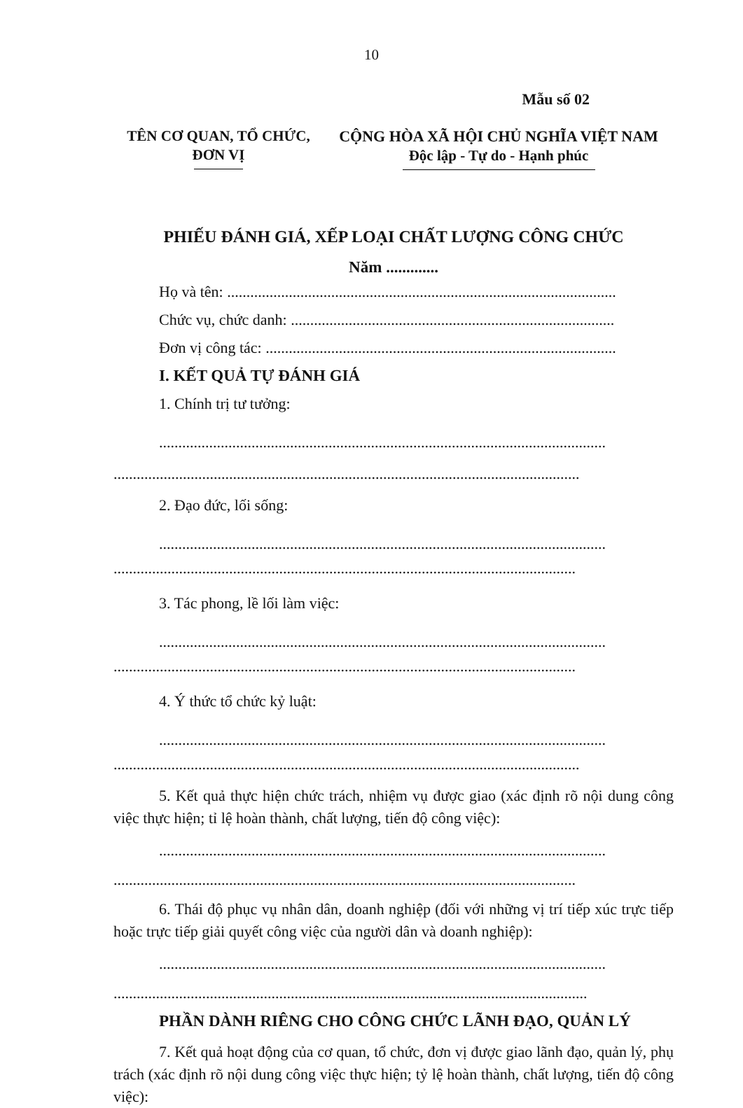10
Mẫu số 02
TÊN CƠ QUAN, TỔ CHỨC,
ĐƠN VỊ
CỘNG HÒA XÃ HỘI CHỦ NGHĨA VIỆT NAM
Độc lập - Tự do - Hạnh phúc
PHIẾU ĐÁNH GIÁ, XẾP LOẠI CHẤT LƯỢNG CÔNG CHỨC
Năm .............
Họ và tên: .....................................................................................................
Chức vụ, chức danh: ....................................................................................
Đơn vị công tác: ...........................................................................................
I. KẾT QUẢ TỰ ĐÁNH GIÁ
1. Chính trị tư tưởng:
....................................................................................................................
.........................................................................................................................
2. Đạo đức, lối sống:
....................................................................................................................
........................................................................................................................
3. Tác phong, lề lối làm việc:
....................................................................................................................
........................................................................................................................
4. Ý thức tổ chức kỷ luật:
....................................................................................................................
.........................................................................................................................
5. Kết quả thực hiện chức trách, nhiệm vụ được giao (xác định rõ nội dung công việc thực hiện; tỉ lệ hoàn thành, chất lượng, tiến độ công việc):
....................................................................................................................
........................................................................................................................
6. Thái độ phục vụ nhân dân, doanh nghiệp (đối với những vị trí tiếp xúc trực tiếp hoặc trực tiếp giải quyết công việc của người dân và doanh nghiệp):
....................................................................................................................
...........................................................................................................................
PHẦN DÀNH RIÊNG CHO CÔNG CHỨC LÃNH ĐẠO, QUẢN LÝ
7. Kết quả hoạt động của cơ quan, tổ chức, đơn vị được giao lãnh đạo, quản lý, phụ trách (xác định rõ nội dung công việc thực hiện; tỷ lệ hoàn thành, chất lượng, tiến độ công việc):